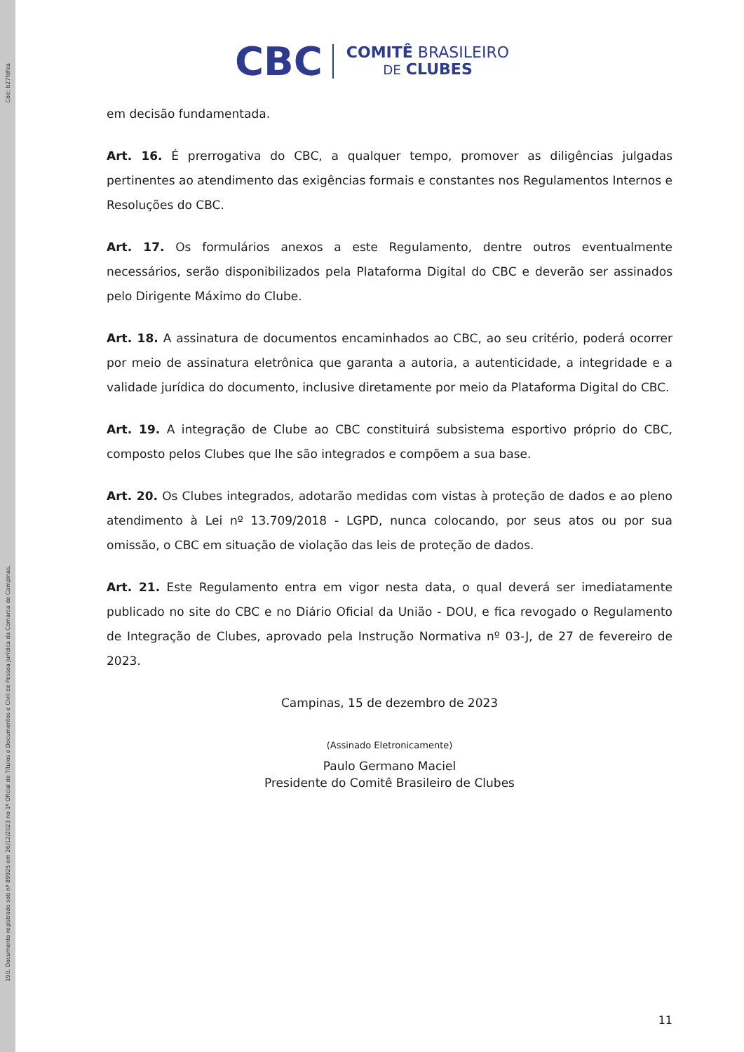Cód: b27fdfea
190. Documento registrado sob nº 89925 em 26/12/2023 no 1º Oficial de Títulos e Documentos e Civil de Pessoa Jurídica da Comarca de Campinas.
CBC COMITÊ BRASILEIRO
DE CLUBES
em decisão fundamentada.
Art. 16. É prerrogativa do CBC, a qualquer tempo, promover as diligências julgadas pertinentes ao atendimento das exigências formais e constantes nos Regulamentos Internos e Resoluções do CBC.
Art. 17. Os formulários anexos a este Regulamento, dentre outros eventualmente necessários, serão disponibilizados pela Plataforma Digital do CBC e deverão ser assinados pelo Dirigente Máximo do Clube.
Art. 18. A assinatura de documentos encaminhados ao CBC, ao seu critério, poderá ocorrer por meio de assinatura eletrônica que garanta a autoria, a autenticidade, a integridade e a validade jurídica do documento, inclusive diretamente por meio da Plataforma Digital do CBC.
Art. 19. A integração de Clube ao CBC constituirá subsistema esportivo próprio do CBC, composto pelos Clubes que lhe são integrados e compõem a sua base.
Art. 20. Os Clubes integrados, adotarão medidas com vistas à proteção de dados e ao pleno atendimento à Lei nº 13.709/2018 - LGPD, nunca colocando, por seus atos ou por sua omissão, o CBC em situação de violação das leis de proteção de dados.
Art. 21. Este Regulamento entra em vigor nesta data, o qual deverá ser imediatamente publicado no site do CBC e no Diário Oficial da União - DOU, e fica revogado o Regulamento de Integração de Clubes, aprovado pela Instrução Normativa nº 03-J, de 27 de fevereiro de 2023.
Campinas, 15 de dezembro de 2023
(Assinado Eletronicamente)
Paulo Germano Maciel
Presidente do Comitê Brasileiro de Clubes
11